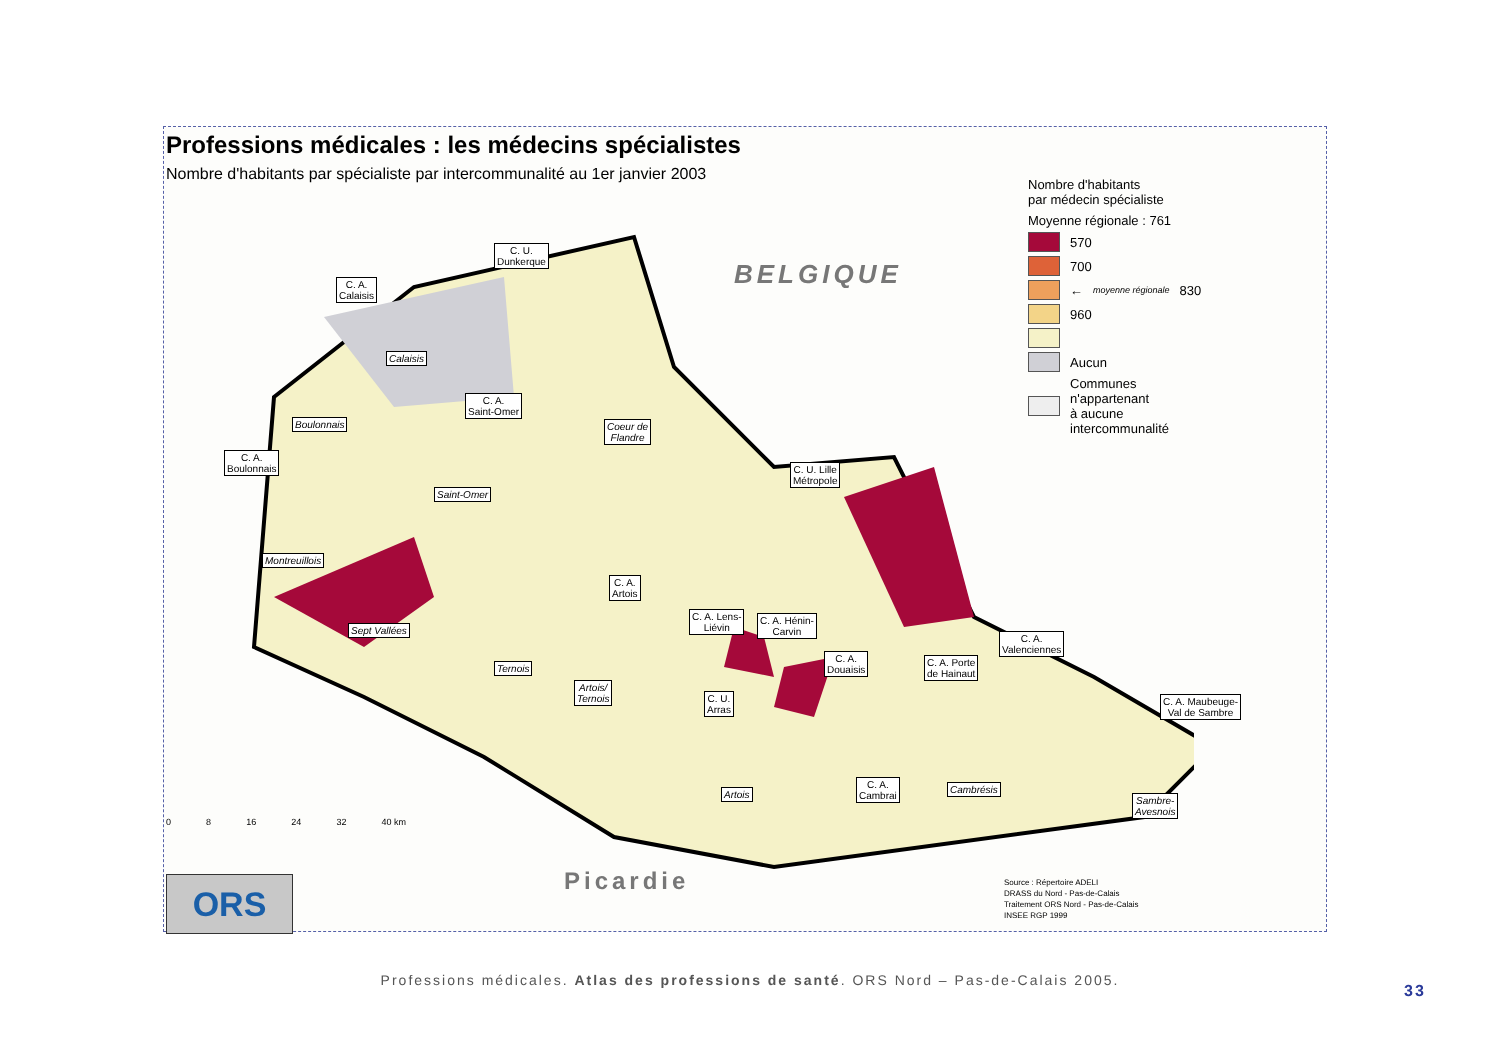Professions médicales : les médecins spécialistes
Nombre d'habitants par spécialiste par intercommunalité au 1er janvier 2003
C. U.
Dunkerque
C. A.
Calaisis
Calaisis
C. A.
Saint-Omer
Boulonnais
Coeur de
Flandre
C. A.
Boulonnais
C. U. Lille
Métropole
Saint-Omer
Montreuillois
C. A.
Artois
C. A. Lens-
Liévin
C. A. Hénin-
Carvin
Sept Vallées
C. A.
Valenciennes
C. A.
Douaisis
C. A. Porte
de Hainaut
Ternois
Artois/
Ternois
C. U.
Arras
C. A. Maubeuge-
Val de Sambre
C. A.
Cambrai
Cambrésis
Artois
Sambre-
Avesnois
BELGIQUE
Picardie
0 8 16 24 32 40 km
ORS
Nombre d'habitants
par médecin spécialiste
Moyenne régionale : 761
570
700
← moyenne régionale 830
960
Aucun
Communes
n'appartenant
à aucune
intercommunalité
Source : Répertoire ADELI
DRASS du Nord - Pas-de-Calais
Traitement ORS Nord - Pas-de-Calais
INSEE RGP 1999
Professions médicales. Atlas des professions de santé. ORS Nord – Pas-de-Calais 2005.
33